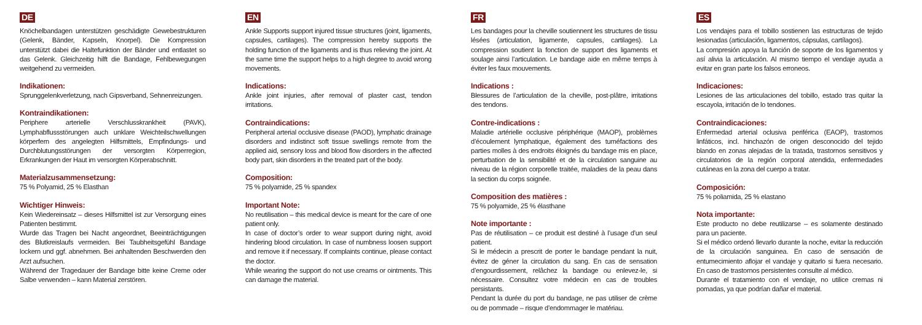DE
Knöchelbandagen unterstützen geschädigte Gewebestrukturen (Gelenk, Bänder, Kapseln, Knorpel). Die Kompression unterstützt dabei die Haltefunktion der Bänder und entlastet so das Gelenk. Gleichzeitig hilft die Bandage, Fehlbewegungen weitgehend zu vermeiden.
Indikationen:
Sprunggelenkverletzung, nach Gipsverband, Sehnenreizungen.
Kontraindikationen:
Periphere arterielle Verschlusskrankheit (PAVK), Lymphabflussstörungen auch unklare Weichteilschwellungen körperfern des angelegten Hilfsmittels, Empfindungs- und Durchblutungsstörungen der versorgten Körperregion, Erkrankungen der Haut im versorgten Körperabschnitt.
Materialzusammensetzung:
75 % Polyamid, 25 % Elasthan
Wichtiger Hinweis:
Kein Wiedereinsatz – dieses Hilfsmittel ist zur Versorgung eines Patienten bestimmt.
Wurde das Tragen bei Nacht angeordnet, Beeinträchtigungen des Blutkreislaufs vermeiden. Bei Taubheitsgefühl Bandage lockern und ggf. abnehmen. Bei anhaltenden Beschwerden den Arzt aufsuchen.
Während der Tragedauer der Bandage bitte keine Creme oder Salbe verwenden – kann Material zerstören.
EN
Ankle Supports support injured tissue structures (joint, ligaments, capsules, cartilages). The compression hereby supports the holding function of the ligaments and is thus relieving the joint. At the same time the support helps to a high degree to avoid wrong movements.
Indications:
Ankle joint injuries, after removal of plaster cast, tendon irritations.
Contraindications:
Peripheral arterial occlusive disease (PAOD), lymphatic drainage disorders and indistinct soft tissue swellings remote from the applied aid, sensory loss and blood flow disorders in the affected body part, skin disorders in the treated part of the body.
Composition:
75 % polyamide, 25 % spandex
Important Note:
No reutilisation – this medical device is meant for the care of one patient only.
In case of doctor’s order to wear support during night, avoid hindering blood circulation. In case of numbness loosen support and remove it if necessary. If complaints continue, please contact the doctor.
While wearing the support do not use creams or ointments. This can damage the material.
FR
Les bandages pour la cheville soutiennent les structures de tissu lésées (articulation, ligamente, capsules, cartilages). La compression soutient la fonction de support des ligaments et soulage ainsi l’articulation. Le bandage aide en même temps à éviter les faux mouvements.
Indications :
Blessures de l’articulation de la cheville, post-plâtre, irritations des tendons.
Contre-indications :
Maladie artérielle occlusive périphérique (MAOP), problèmes d’écoulement lymphatique, également des tuméfactions des parties molles à des endroits éloignés du bandage mis en place, perturbation de la sensibilité et de la circulation sanguine au niveau de la région corporelle traitée, maladies de la peau dans la section du corps soignée.
Composition des matières :
75 % polyamide, 25 % élasthane
Note importante :
Pas de réutilisation – ce produit est destiné à l’usage d’un seul patient.
Si le médecin a prescrit de porter le bandage pendant la nuit, évitez de géner la circulation du sang. En cas de sensation d’engourdissement, relâchez la bandage ou enlevez-le, si nécessaire. Consultez votre médecin en cas de troubles persistants.
Pendant la durée du port du bandage, ne pas utiliser de crème ou de pommade – risque d’endommager le matériau.
ES
Los vendajes para el tobillo sostienen las estructuras de tejido lesionadas (articulación, ligamentos, cápsulas, cartílagos).
La compresión apoya la función de soporte de los ligamentos y así alivia la articulación. Al mismo tiempo el vendaje ayuda a evitar en gran parte los falsos erroneos.
Indicaciones:
Lesiones de las articulaciones del tobillo, estado tras quitar la escayola, irritación de lo tendones.
Contraindicaciones:
Enfermedad arterial oclusiva periférica (EAOP), trastornos linfáticos, incl. hinchazón de origen desconocido del tejido blando en zonas alejadas de la tratada, trastornos sensitivos y circulatorios de la región corporal atendida, enfermedades cutáneas en la zona del cuerpo a tratar.
Composición:
75 % poliamida, 25 % elastano
Nota importante:
Este producto no debe reutilizarse – es solamente destinado para un paciente.
Si el médico ordenó llevarlo durante la noche, evitar la reducción de la circulación sanguinea. En caso de sensación de entumecimiento aflojar el vandaje y quitarlo si fuera necesario. En caso de trastornos persistentes consulte al médico.
Durante el tratamiento con el vendaje, no utilice cremas ni pomadas, ya que podrían dañar el material.